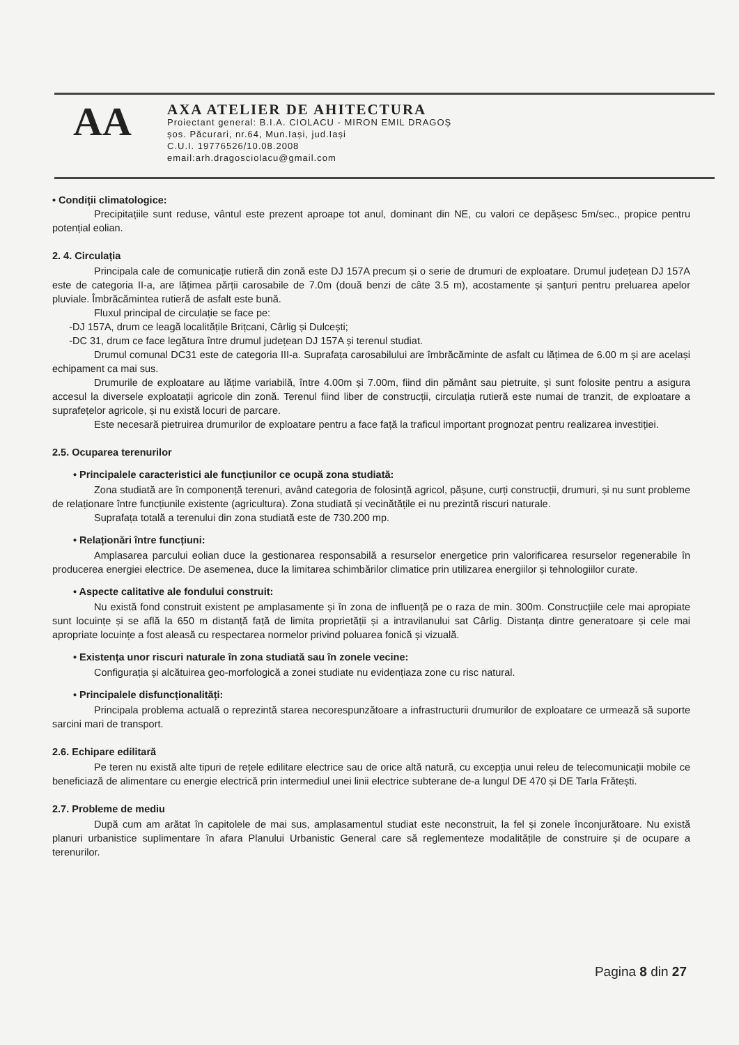AA
AXA ATELIER DE AHITECTURA
Proiectant general: B.I.A. CIOLACU - MIRON EMIL DRAGOȘ
șos. Păcurari, nr.64, Mun.Iași, jud.Iași
C.U.I. 19776526/10.08.2008
email:arh.dragosciolacu@gmail.com
• Condiții climatologice:
Precipitațiile sunt reduse, vântul este prezent aproape tot anul, dominant din NE, cu valori ce depășesc 5m/sec., propice pentru potențial eolian.
2. 4. Circulația
Principala cale de comunicație rutieră din zonă este DJ 157A precum și o serie de drumuri de exploatare. Drumul județean DJ 157A este de categoria II-a, are lățimea părții carosabile de 7.0m (două benzi de câte 3.5 m), acostamente și șanțuri pentru preluarea apelor pluviale. Îmbrăcămintea rutieră de asfalt este bună.
Fluxul principal de circulație se face pe:
-DJ 157A, drum ce leagă localitățile Brițcani, Cârlig și Dulcești;
-DC 31, drum ce face legătura între drumul județean DJ 157A și terenul studiat.
Drumul comunal DC31 este de categoria III-a. Suprafața carosabilului are îmbrăcăminte de asfalt cu lățimea de 6.00 m și are același echipament ca mai sus.
Drumurile de exploatare au lățime variabilă, între 4.00m și 7.00m, fiind din pământ sau pietruite, și sunt folosite pentru a asigura accesul la diversele exploatații agricole din zonă. Terenul fiind liber de construcții, circulația rutieră este numai de tranzit, de exploatare a suprafețelor agricole, și nu există locuri de parcare.
Este necesară pietruirea drumurilor de exploatare pentru a face față la traficul important prognozat pentru realizarea investiției.
2.5. Ocuparea terenurilor
• Principalele caracteristici ale funcțiunilor ce ocupă zona studiată:
Zona studiată are în componență terenuri, având categoria de folosință agricol, pășune, curți construcții, drumuri, și nu sunt probleme de relaționare între funcțiunile existente (agricultura). Zona studiată și vecinătățile ei nu prezintă riscuri naturale.
Suprafața totală a terenului din zona studiată este de 730.200 mp.
• Relaționări între funcțiuni:
Amplasarea parcului eolian duce la gestionarea responsabilă a resurselor energetice prin valorificarea resurselor regenerabile în producerea energiei electrice. De asemenea, duce la limitarea schimbărilor climatice prin utilizarea energiilor și tehnologiilor curate.
• Aspecte calitative ale fondului construit:
Nu există fond construit existent pe amplasamente și în zona de influență pe o raza de min. 300m. Construcțiile cele mai apropiate sunt locuințe și se află la 650 m distanță față de limita proprietății și a intravilanului sat Cârlig. Distanța dintre generatoare și cele mai apropriate locuințe a fost aleasă cu respectarea normelor privind poluarea fonică și vizuală.
• Existența unor riscuri naturale în zona studiată sau în zonele vecine:
Configurația și alcătuirea geo-morfologică a zonei studiate nu evidențiaza zone cu risc natural.
• Principalele disfuncționalități:
Principala problema actuală o reprezintă starea necorespunzătoare a infrastructurii drumurilor de exploatare ce urmează să suporte sarcini mari de transport.
2.6. Echipare edilitară
Pe teren nu există alte tipuri de rețele edilitare electrice sau de orice altă natură, cu excepția unui releu de telecomunicații mobile ce beneficiază de alimentare cu energie electrică prin intermediul unei linii electrice subterane de-a lungul DE 470 și DE Tarla Frătești.
2.7. Probleme de mediu
După cum am arătat în capitolele de mai sus, amplasamentul studiat este neconstruit, la fel și zonele înconjurătoare. Nu există planuri urbanistice suplimentare în afara Planului Urbanistic General care să reglementeze modalitățile de construire și de ocupare a terenurilor.
Pagina 8 din 27